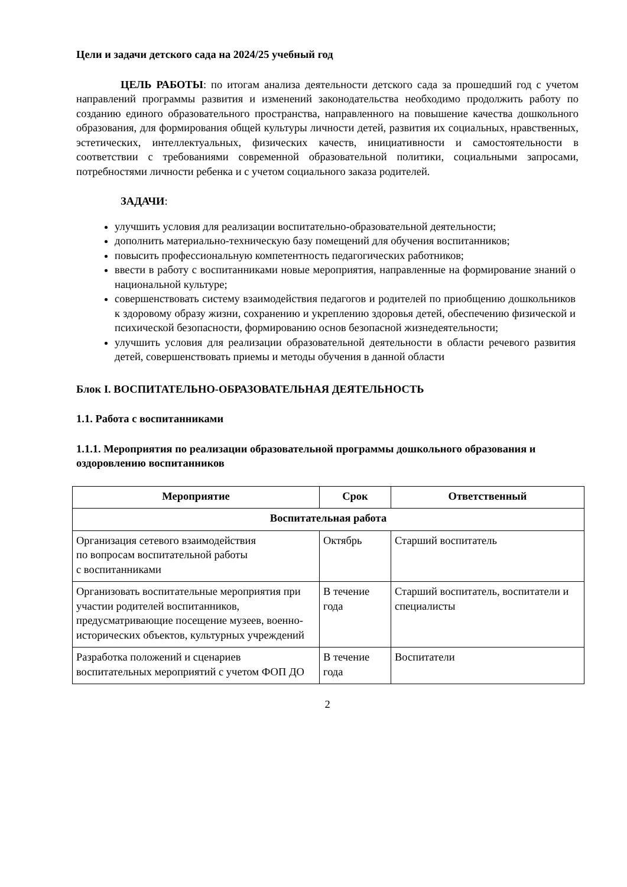Цели и задачи детского сада на 2024/25 учебный год
ЦЕЛЬ РАБОТЫ: по итогам анализа деятельности детского сада за прошедший год с учетом направлений программы развития и изменений законодательства необходимо продолжить работу по созданию единого образовательного пространства, направленного на повышение качества дошкольного образования, для формирования общей культуры личности детей, развития их социальных, нравственных, эстетических, интеллектуальных, физических качеств, инициативности и самостоятельности в соответствии с требованиями современной образовательной политики, социальными запросами, потребностями личности ребенка и с учетом социального заказа родителей.
ЗАДАЧИ:
улучшить условия для реализации воспитательно-образовательной деятельности;
дополнить материально-техническую базу помещений для обучения воспитанников;
повысить профессиональную компетентность педагогических работников;
ввести в работу с воспитанниками новые мероприятия, направленные на формирование знаний о национальной культуре;
совершенствовать систему взаимодействия педагогов и родителей по приобщению дошкольников к здоровому образу жизни, сохранению и укреплению здоровья детей, обеспечению физической и психической безопасности, формированию основ безопасной жизнедеятельности;
улучшить условия для реализации образовательной деятельности в области речевого развития детей, совершенствовать приемы и методы обучения в данной области
Блок I. ВОСПИТАТЕЛЬНО-ОБРАЗОВАТЕЛЬНАЯ ДЕЯТЕЛЬНОСТЬ
1.1. Работа с воспитанниками
1.1.1. Мероприятия по реализации образовательной программы дошкольного образования и оздоровлению воспитанников
| Мероприятие | Срок | Ответственный |
| --- | --- | --- |
| Воспитательная работа | | |
| Организация сетевого взаимодействия по вопросам воспитательной работы с воспитанниками | Октябрь | Старший воспитатель |
| Организовать воспитательные мероприятия при участии родителей воспитанников, предусматривающие посещение музеев, военно-исторических объектов, культурных учреждений | В течение года | Старший воспитатель, воспитатели и специалисты |
| Разработка положений и сценариев воспитательных мероприятий с учетом ФОП ДО | В течение года | Воспитатели |
2